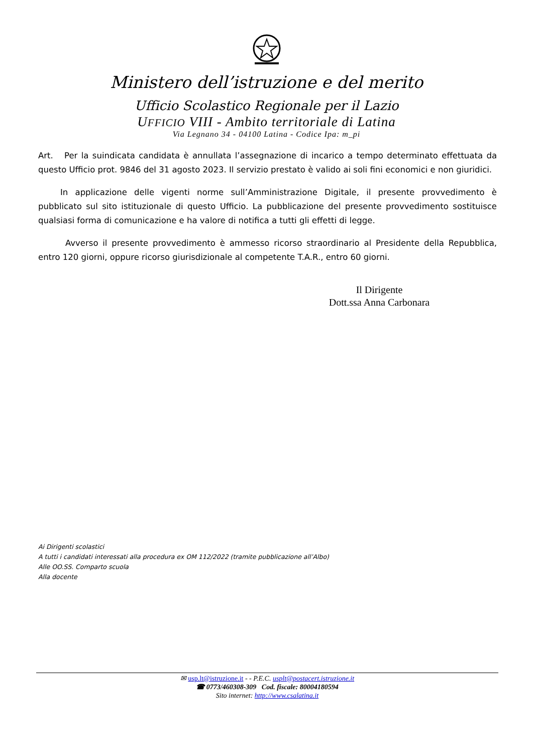Ministero dell’istruzione e del merito
Ufficio Scolastico Regionale per il Lazio
UFFICIO VIII - Ambito territoriale di Latina
Via Legnano 34 - 04100 Latina - Codice Ipa: m_pi
Art. Per la suindicata candidata è annullata l’assegnazione di incarico a tempo determinato effettuata da questo Ufficio prot. 9846 del 31 agosto 2023. Il servizio prestato è valido ai soli fini economici e non giuridici.
In applicazione delle vigenti norme sull’Amministrazione Digitale, il presente provvedimento è pubblicato sul sito istituzionale di questo Ufficio. La pubblicazione del presente provvedimento sostituisce qualsiasi forma di comunicazione e ha valore di notifica a tutti gli effetti di legge.
Avverso il presente provvedimento è ammesso ricorso straordinario al Presidente della Repubblica, entro 120 giorni, oppure ricorso giurisdizionale al competente T.A.R., entro 60 giorni.
Il Dirigente
Dott.ssa Anna Carbonara
Ai Dirigenti scolastici
A tutti i candidati interessati alla procedura ex OM 112/2022 (tramite pubblicazione all’Albo)
Alle OO.SS. Comparto scuola
Alla docente
✉ usp.lt@istruzione.it - - P.E.C. usplt@postacert.istruzione.it
☎ 0773/460308-309 Cod. fiscale: 80004180594
Sito internet: http://www.csalatina.it